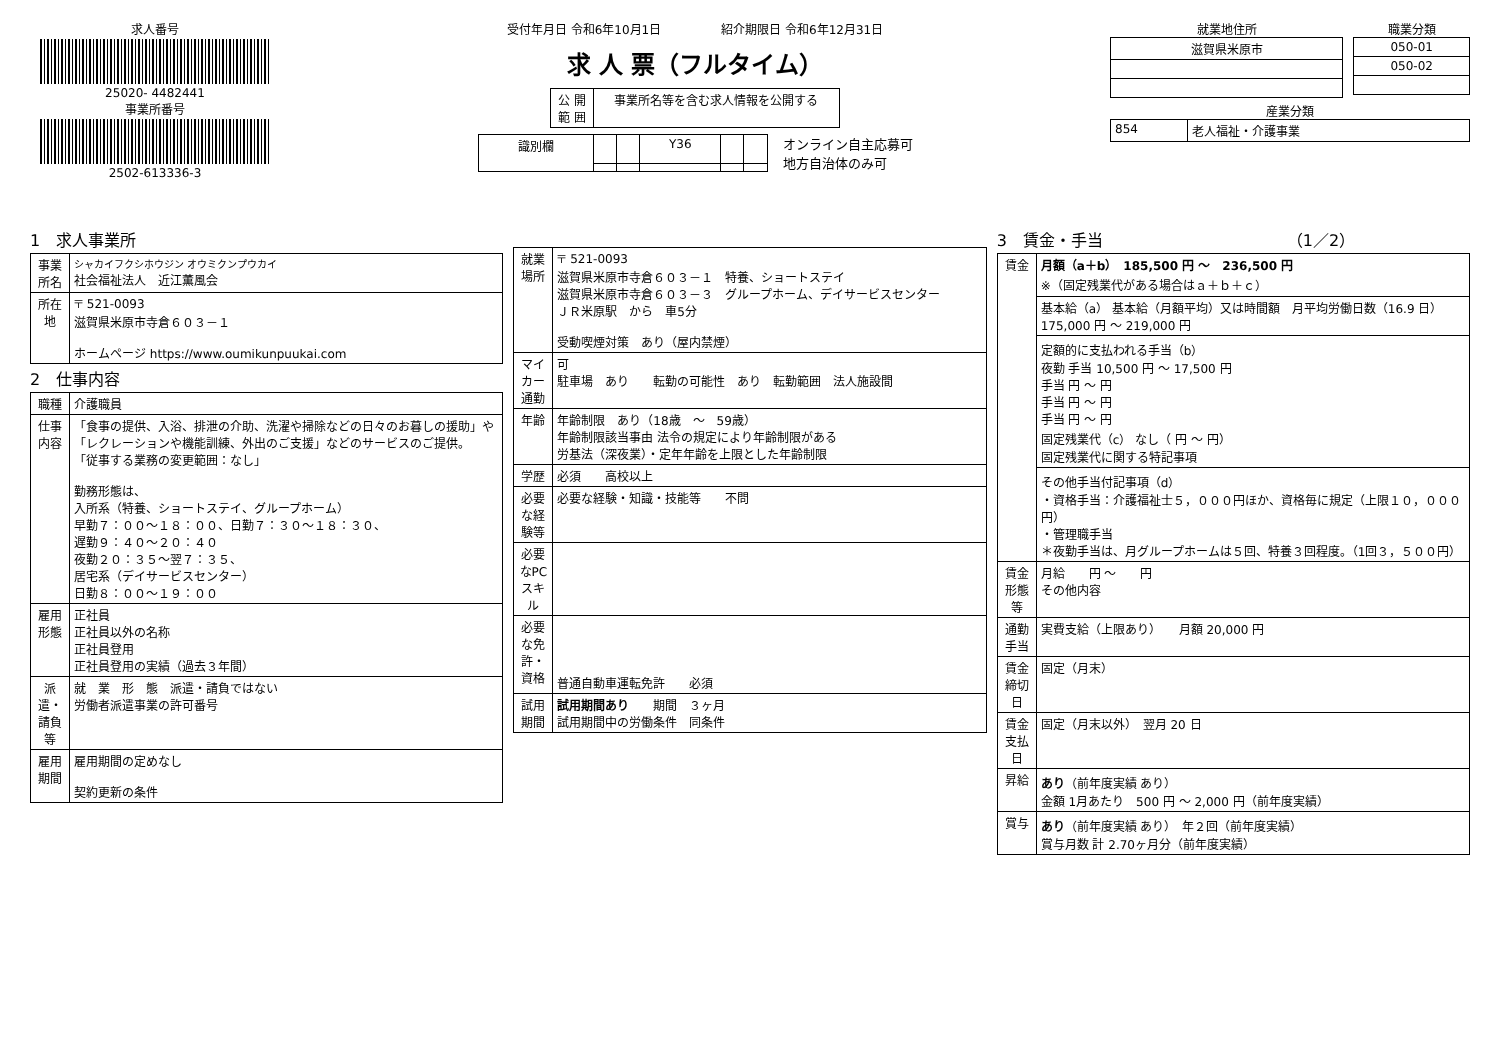求人番号
25020- 4482441
事業所番号
2502-613336-3
受付年月日 令和6年10月1日　　　　　紹介期限日 令和6年12月31日
求 人 票（フルタイム）
| 公 開 範 囲 | 事業所名等を含む求人情報を公開する |
| 識別欄 | | | Y36 | | |
オンライン自主応募可
地方自治体のみ可
就業地住所
| 滋賀県米原市 |
職業分類
| 050-01 |
| 050-02 |
産業分類
| 854 | 老人福祉・介護事業 |
1　求人事業所
| 事業所名 | シャカイフクシホウジン オウミクンプウカイ 社会福祉法人 近江薫風会 |
| 所在地 | 〒 521-0093 滋賀県米原市寺倉６０３－１ ホームページ https://www.oumikunpuukai.com |
2　仕事内容
| 職種 | 介護職員 |
| 仕事内容 | 「食事の提供、入浴、排泄の介助、洗濯や掃除などの日々のお暮しの援助」や「レクレーションや機能訓練、外出のご支援」などのサービスのご提供。 「従事する業務の変更範囲：なし」 勤務形態は、 入所系（特養、ショートステイ、グループホーム） 早勤７：００～１８：００、日勤７：３０～１８：３０、 遅勤９：４０～２０：４０ 夜勤２０：３５～翌７：３５、 居宅系（デイサービスセンター） 日勤８：００～１９：００ |
| 雇用形態 | 正社員 正社員以外の名称 正社員登用 正社員登用の実績（過去３年間） |
| 派遣・請負等 | 就 業 形 態 派遣・請負ではない 労働者派遣事業の許可番号 |
| 雇用期間 | 雇用期間の定めなし 契約更新の条件 |
| 就業場所 | 〒 521-0093 滋賀県米原市寺倉６０３－１ 特養、ショートステイ 滋賀県米原市寺倉６０３－３ グループホーム、デイサービスセンター ＪＲ米原駅 から 車5分 受動喫煙対策 あり（屋内禁煙） |
| マイカー通勤 | 可 駐車場 あり 転勤の可能性 あり 転勤範囲 法人施設間 |
| 年齢 | 年齢制限 あり（18歳 ～ 59歳） 年齢制限該当事由 法令の規定により年齢制限がある 労基法（深夜業）・定年年齢を上限とした年齢制限 |
| 学歴 | 必須 高校以上 |
| 必要な経験等 | 必要な経験・知識・技能等 不問 |
| 必要なPCスキル | |
| 必要な免許・資格 | 普通自動車運転免許 必須 |
| 試用期間 | 試用期間あり 期間 ３ヶ月 試用期間中の労働条件 同条件 |
3　賃金・手当　　　　　　　　　　　　（1／2）
| 賃金 | 月額（a＋b） 185,500 円 ～ 236,500 円 ※（固定残業代がある場合はａ＋ｂ＋ｃ） |
| | 基本給（a） 基本給（月額平均）又は時間額 月平均労働日数（16.9 日） 175,000 円 ～ 219,000 円 |
| | 定額的に支払われる手当（b） 夜勤 手当 10,500 円 ～ 17,500 円 手当 円 ～ 円 手当 円 ～ 円 手当 円 ～ 円 固定残業代（c） なし（ 円 ～ 円） 固定残業代に関する特記事項 |
| | その他手当付記事項（d） ・資格手当：介護福祉士５，０００円ほか、資格毎に規定（上限１０，０００円） ・管理職手当 ＊夜勤手当は、月グループホームは５回、特養３回程度。（1回３，５００円） |
| 賃金形態等 | 月給 円 ～ 円 その他内容 |
| 通勤手当 | 実費支給（上限あり） 月額 20,000 円 |
| 賃金締切日 | 固定（月末） |
| 賃金支払日 | 固定（月末以外） 翌月 20 日 |
| 昇給 | あり （前年度実績 あり） 金額 1月あたり 500 円 ～ 2,000 円（前年度実績） |
| 賞与 | あり （前年度実績 あり） 年２回（前年度実績） 賞与月数 計 2.70ヶ月分（前年度実績） |